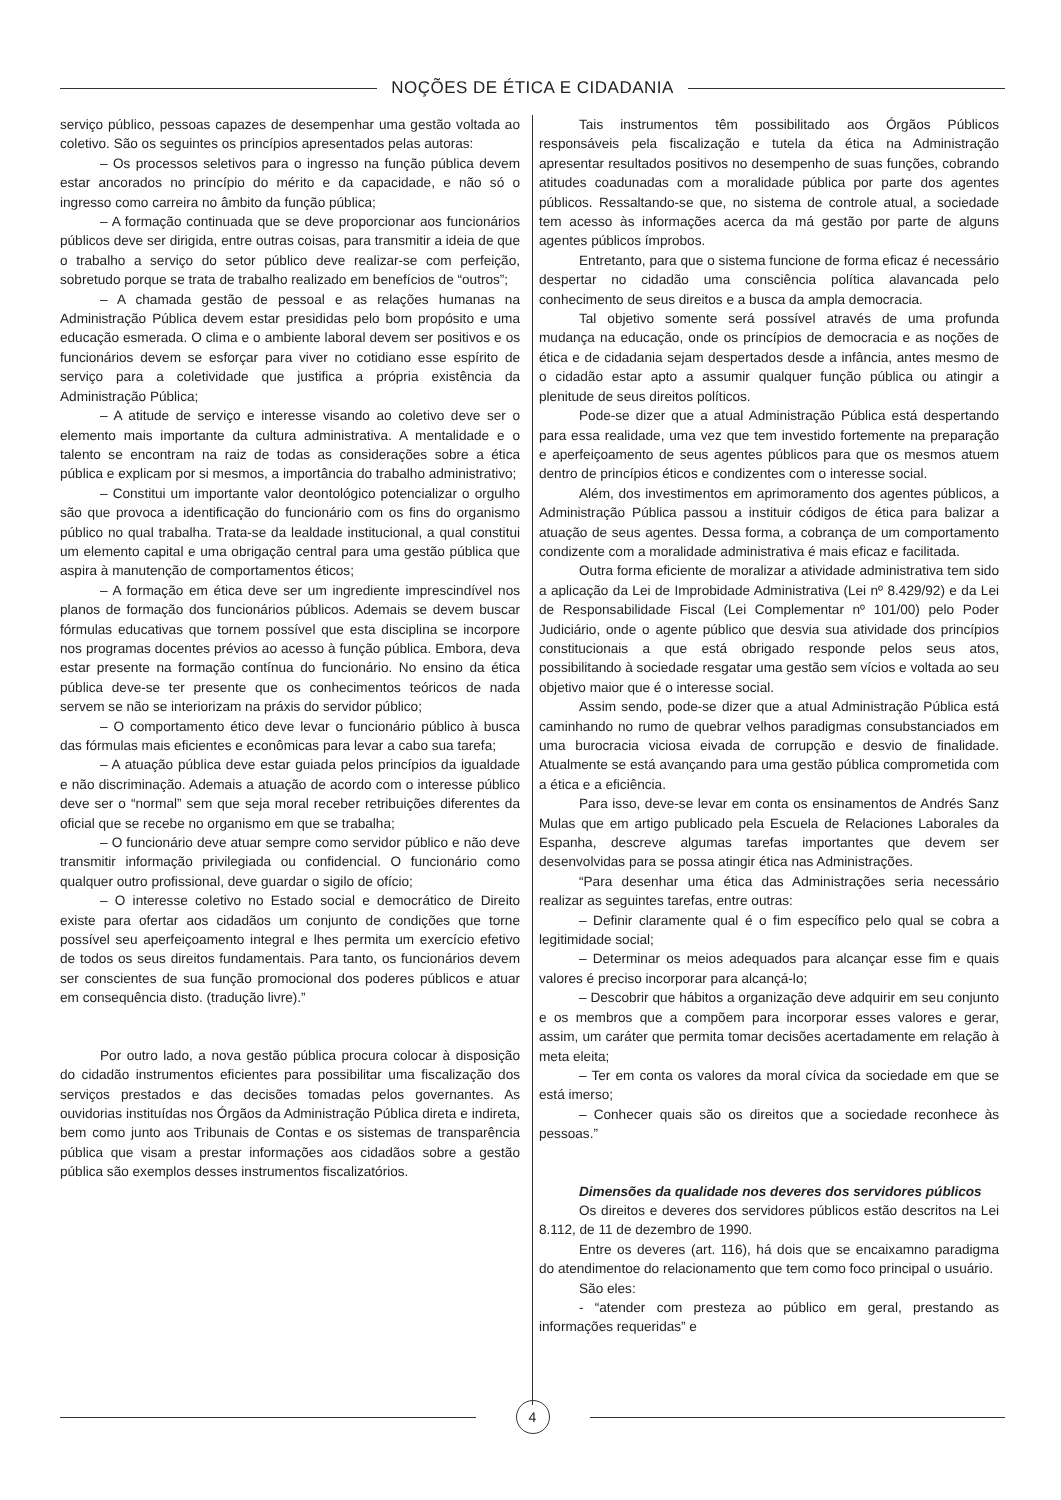NOÇÕES DE ÉTICA E CIDADANIA
serviço público, pessoas capazes de desempenhar uma gestão voltada ao coletivo. São os seguintes os princípios apresentados pelas autoras:
– Os processos seletivos para o ingresso na função pública devem estar ancorados no princípio do mérito e da capacidade, e não só o ingresso como carreira no âmbito da função pública;
– A formação continuada que se deve proporcionar aos funcionários públicos deve ser dirigida, entre outras coisas, para transmitir a ideia de que o trabalho a serviço do setor público deve realizar-se com perfeição, sobretudo porque se trata de trabalho realizado em benefícios de “outros”;
– A chamada gestão de pessoal e as relações humanas na Administração Pública devem estar presididas pelo bom propósito e uma educação esmerada. O clima e o ambiente laboral devem ser positivos e os funcionários devem se esforçar para viver no cotidiano esse espírito de serviço para a coletividade que justifica a própria existência da Administração Pública;
– A atitude de serviço e interesse visando ao coletivo deve ser o elemento mais importante da cultura administrativa. A mentalidade e o talento se encontram na raiz de todas as considerações sobre a ética pública e explicam por si mesmos, a importância do trabalho administrativo;
– Constitui um importante valor deontológico potencializar o orgulho são que provoca a identificação do funcionário com os fins do organismo público no qual trabalha. Trata-se da lealdade institucional, a qual constitui um elemento capital e uma obrigação central para uma gestão pública que aspira à manutenção de comportamentos éticos;
– A formação em ética deve ser um ingrediente imprescindível nos planos de formação dos funcionários públicos. Ademais se devem buscar fórmulas educativas que tornem possível que esta disciplina se incorpore nos programas docentes prévios ao acesso à função pública. Embora, deva estar presente na formação contínua do funcionário. No ensino da ética pública deve-se ter presente que os conhecimentos teóricos de nada servem se não se interiorizam na práxis do servidor público;
– O comportamento ético deve levar o funcionário público à busca das fórmulas mais eficientes e econômicas para levar a cabo sua tarefa;
– A atuação pública deve estar guiada pelos princípios da igualdade e não discriminação. Ademais a atuação de acordo com o interesse público deve ser o “normal” sem que seja moral receber retribuições diferentes da oficial que se recebe no organismo em que se trabalha;
– O funcionário deve atuar sempre como servidor público e não deve transmitir informação privilegiada ou confidencial. O funcionário como qualquer outro profissional, deve guardar o sigilo de ofício;
– O interesse coletivo no Estado social e democrático de Direito existe para ofertar aos cidadãos um conjunto de condições que torne possível seu aperfeiçoamento integral e lhes permita um exercício efetivo de todos os seus direitos fundamentais. Para tanto, os funcionários devem ser conscientes de sua função promocional dos poderes públicos e atuar em consequência disto. (tradução livre).”
Por outro lado, a nova gestão pública procura colocar à disposição do cidadão instrumentos eficientes para possibilitar uma fiscalização dos serviços prestados e das decisões tomadas pelos governantes. As ouvidorias instituídas nos Órgãos da Administração Pública direta e indireta, bem como junto aos Tribunais de Contas e os sistemas de transparência pública que visam a prestar informações aos cidadãos sobre a gestão pública são exemplos desses instrumentos fiscalizatórios.
Tais instrumentos têm possibilitado aos Órgãos Públicos responsáveis pela fiscalização e tutela da ética na Administração apresentar resultados positivos no desempenho de suas funções, cobrando atitudes coadunadas com a moralidade pública por parte dos agentes públicos. Ressaltando-se que, no sistema de controle atual, a sociedade tem acesso às informações acerca da má gestão por parte de alguns agentes públicos ímprobos.
Entretanto, para que o sistema funcione de forma eficaz é necessário despertar no cidadão uma consciência política alavancada pelo conhecimento de seus direitos e a busca da ampla democracia.
Tal objetivo somente será possível através de uma profunda mudança na educação, onde os princípios de democracia e as noções de ética e de cidadania sejam despertados desde a infância, antes mesmo de o cidadão estar apto a assumir qualquer função pública ou atingir a plenitude de seus direitos políticos.
Pode-se dizer que a atual Administração Pública está despertando para essa realidade, uma vez que tem investido fortemente na preparação e aperfeiçoamento de seus agentes públicos para que os mesmos atuem dentro de princípios éticos e condizentes com o interesse social.
Além, dos investimentos em aprimoramento dos agentes públicos, a Administração Pública passou a instituir códigos de ética para balizar a atuação de seus agentes. Dessa forma, a cobrança de um comportamento condizente com a moralidade administrativa é mais eficaz e facilitada.
Outra forma eficiente de moralizar a atividade administrativa tem sido a aplicação da Lei de Improbidade Administrativa (Lei nº 8.429/92) e da Lei de Responsabilidade Fiscal (Lei Complementar nº 101/00) pelo Poder Judiciário, onde o agente público que desvia sua atividade dos princípios constitucionais a que está obrigado responde pelos seus atos, possibilitando à sociedade resgatar uma gestão sem vícios e voltada ao seu objetivo maior que é o interesse social.
Assim sendo, pode-se dizer que a atual Administração Pública está caminhando no rumo de quebrar velhos paradigmas consubstanciados em uma burocracia viciosa eivada de corrupção e desvio de finalidade. Atualmente se está avançando para uma gestão pública comprometida com a ética e a eficiência.
Para isso, deve-se levar em conta os ensinamentos de Andrés Sanz Mulas que em artigo publicado pela Escuela de Relaciones Laborales da Espanha, descreve algumas tarefas importantes que devem ser desenvolvidas para se possa atingir ética nas Administrações.
“Para desenhar uma ética das Administrações seria necessário realizar as seguintes tarefas, entre outras:
– Definir claramente qual é o fim específico pelo qual se cobra a legitimidade social;
– Determinar os meios adequados para alcançar esse fim e quais valores é preciso incorporar para alcançá-lo;
– Descobrir que hábitos a organização deve adquirir em seu conjunto e os membros que a compõem para incorporar esses valores e gerar, assim, um caráter que permita tomar decisões acertadamente em relação à meta eleita;
– Ter em conta os valores da moral cívica da sociedade em que se está imerso;
– Conhecer quais são os direitos que a sociedade reconhece às pessoas.”
Dimensões da qualidade nos deveres dos servidores públicos
Os direitos e deveres dos servidores públicos estão descritos na Lei 8.112, de 11 de dezembro de 1990.
Entre os deveres (art. 116), há dois que se encaixamno paradigma do atendimentoe do relacionamento que tem como foco principal o usuário.
São eles:
- “atender com presteza ao público em geral, prestando as informações requeridas” e
4